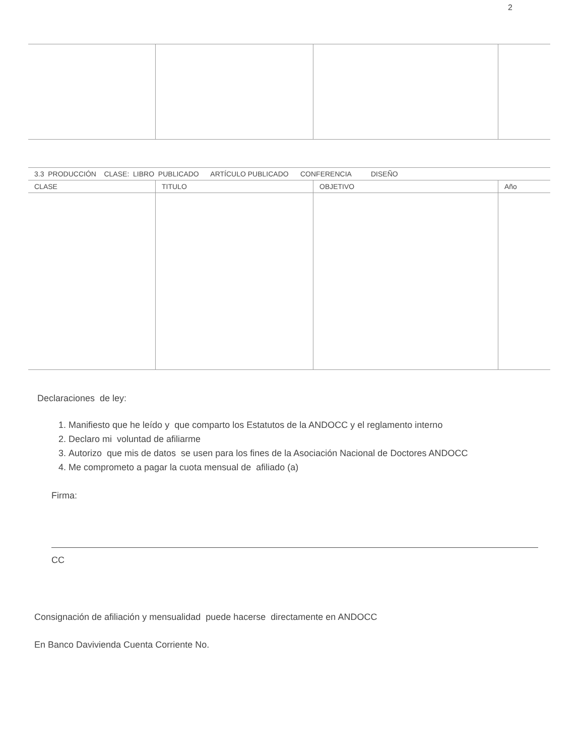2
| 3.3 PRODUCCIÓN CLASE: LIBRO PUBLICADO ARTÍCULO PUBLICADO CONFERENCIA DISEÑO | | | |
| --- | --- | --- | --- |
| CLASE | TITULO | OBJETIVO | Año |
Declaraciones de ley:
1. Manifiesto que he leído y que comparto los Estatutos de la ANDOCC y el reglamento interno
2. Declaro mi voluntad de afiliarme
3. Autorizo que mis de datos se usen para los fines de la Asociación Nacional de Doctores ANDOCC
4. Me comprometo a pagar la cuota mensual de afiliado (a)
Firma:
CC
Consignación de afiliación y mensualidad puede hacerse directamente en ANDOCC
En Banco Davivienda Cuenta Corriente No.